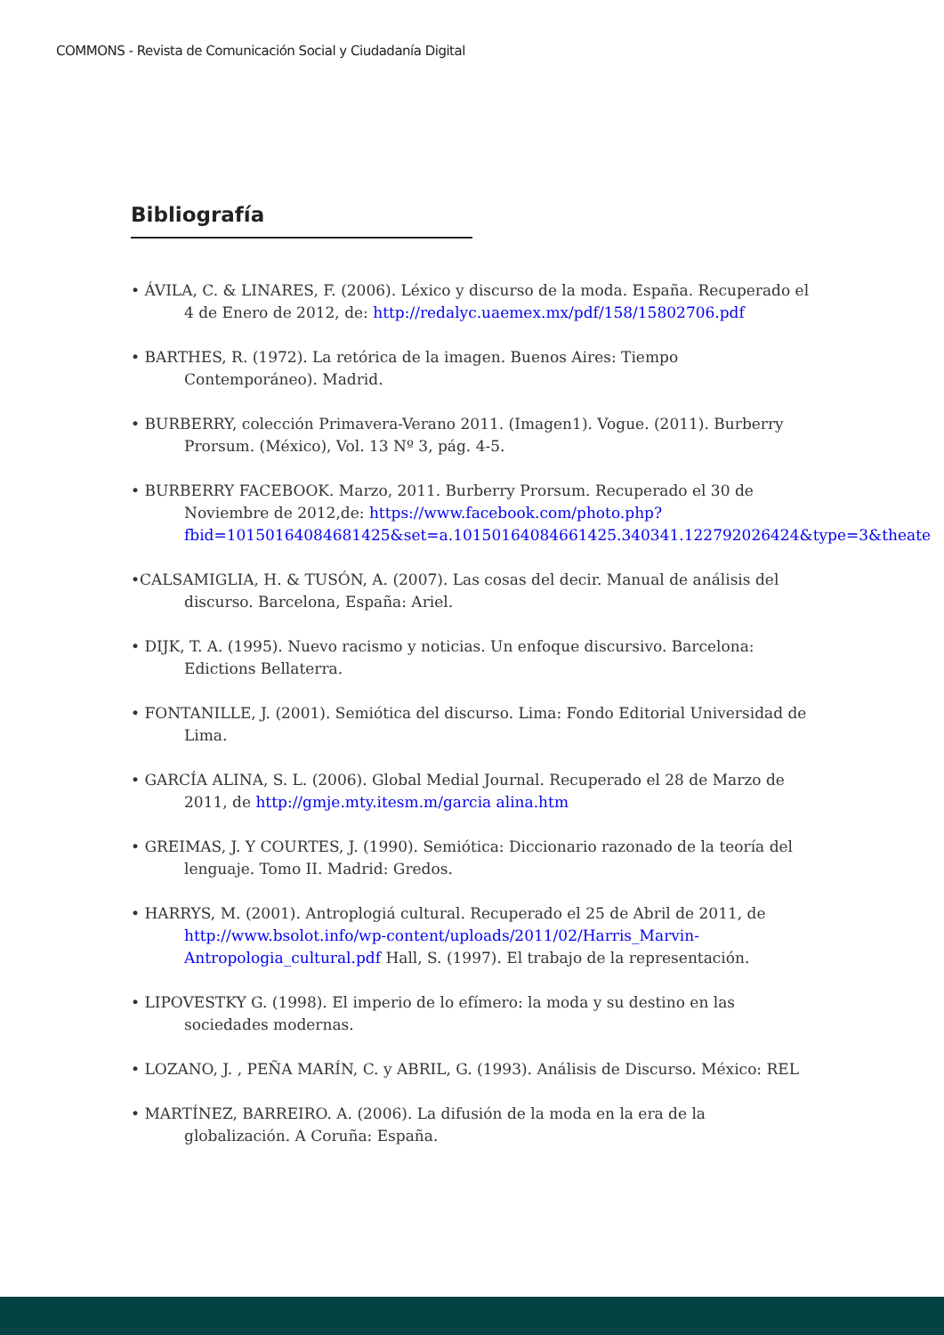COMMONS - Revista de Comunicación Social y Ciudadanía Digital
Bibliografía
• ÁVILA, C. & LINARES, F. (2006). Léxico y discurso de la moda. España. Recuperado el 4 de Enero de 2012, de: http://redalyc.uaemex.mx/pdf/158/15802706.pdf
• BARTHES, R. (1972). La retórica de la imagen. Buenos Aires: Tiempo Contemporáneo). Madrid.
• BURBERRY, colección Primavera-Verano 2011. (Imagen1). Vogue. (2011). Burberry Prorsum. (México), Vol. 13 Nº 3, pág. 4-5.
• BURBERRY FACEBOOK. Marzo, 2011. Burberry Prorsum. Recuperado el 30 de Noviembre de 2012,de: https://www.facebook.com/photo.php?fbid=10150164084681425&set=a.10150164084661425.340341.122792026424&type=3&theate
•CALSAMIGLIA, H. & TUSÓN, A. (2007). Las cosas del decir. Manual de análisis del discurso. Barcelona, España: Ariel.
• DIJK, T. A. (1995). Nuevo racismo y noticias. Un enfoque discursivo. Barcelona: Edictions Bellaterra.
• FONTANILLE, J. (2001). Semiótica del discurso. Lima: Fondo Editorial Universidad de Lima.
• GARCÍA ALINA, S. L. (2006). Global Medial Journal. Recuperado el 28 de Marzo de 2011, de http://gmje.mty.itesm.m/garcia alina.htm
• GREIMAS, J. Y COURTES, J. (1990). Semiótica: Diccionario razonado de la teoría del lenguaje. Tomo II. Madrid: Gredos.
• HARRYS, M. (2001). Antroplogiá cultural. Recuperado el 25 de Abril de 2011, de http://www.bsolot.info/wp-content/uploads/2011/02/Harris_Marvin-Antropologia_cultural.pdf Hall, S. (1997). El trabajo de la representación.
• LIPOVESTKY G. (1998). El imperio de lo efímero: la moda y su destino en las sociedades modernas.
• LOZANO, J. , PEÑA MARÍN, C. y ABRIL, G. (1993). Análisis de Discurso. México: REL
• MARTÍNEZ, BARREIRO. A. (2006). La difusión de la moda en la era de la globalización. A Coruña: España.